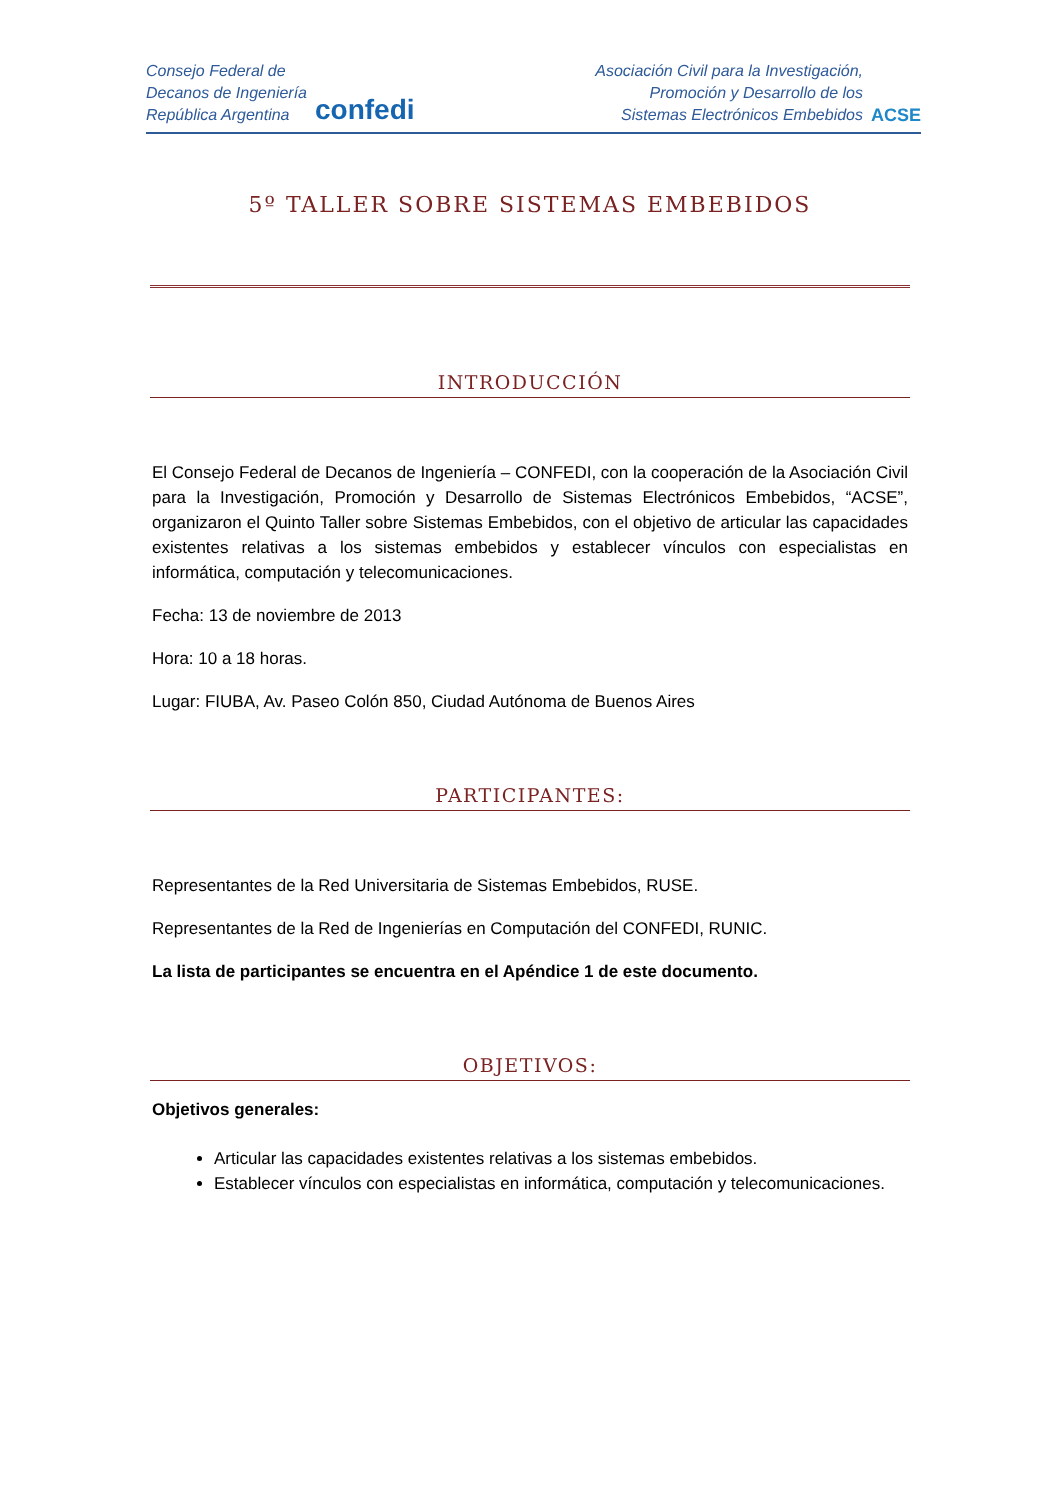Consejo Federal de
Decanos de Ingeniería
República Argentina
confedi
Asociación Civil para la Investigación,
Promoción y Desarrollo de los
Sistemas Electrónicos Embebidos
ACSE
5º TALLER SOBRE SISTEMAS EMBEBIDOS
INTRODUCCIÓN
El Consejo Federal de Decanos de Ingeniería – CONFEDI, con la cooperación de la Asociación Civil para la Investigación, Promoción y Desarrollo de Sistemas Electrónicos Embebidos, “ACSE”, organizaron el Quinto Taller sobre Sistemas Embebidos, con el objetivo de articular las capacidades existentes relativas a los sistemas embebidos y establecer vínculos con especialistas en informática, computación y telecomunicaciones.
Fecha: 13 de noviembre de 2013
Hora: 10 a 18 horas.
Lugar: FIUBA, Av. Paseo Colón 850, Ciudad Autónoma de Buenos Aires
PARTICIPANTES:
Representantes de la Red Universitaria de Sistemas Embebidos, RUSE.
Representantes de la Red de Ingenierías en Computación del CONFEDI, RUNIC.
La lista de participantes se encuentra en el Apéndice 1 de este documento.
OBJETIVOS:
Objetivos generales:
Articular las capacidades existentes relativas a los sistemas embebidos.
Establecer vínculos con especialistas en informática, computación y telecomunicaciones.